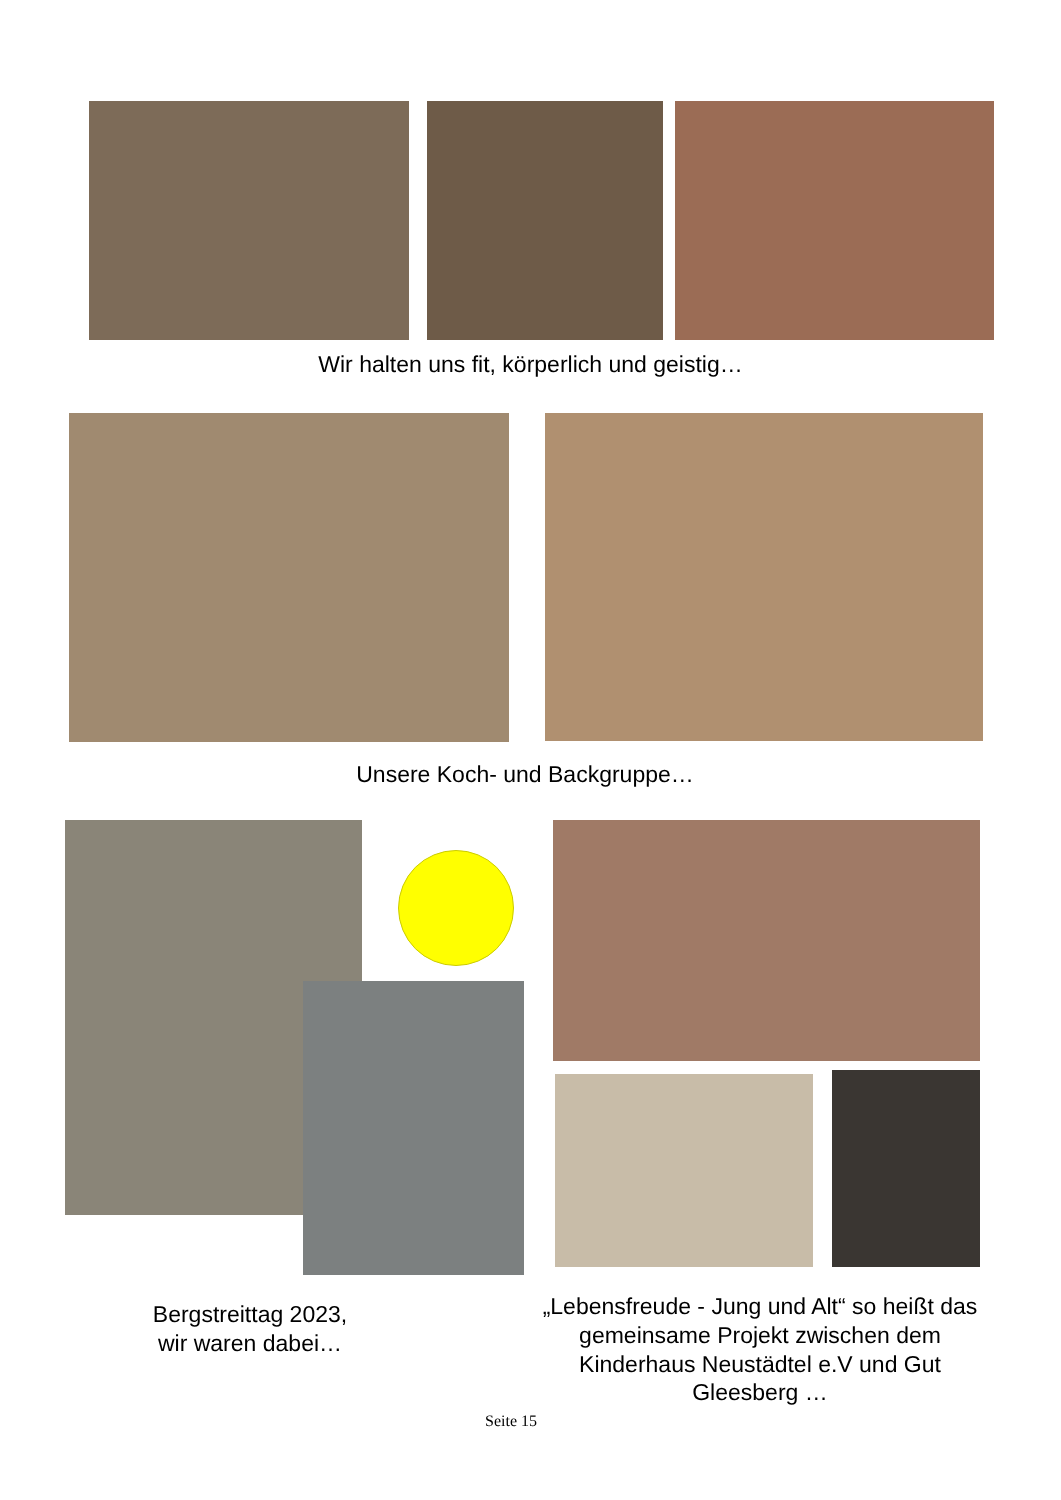Wir halten uns fit, körperlich und geistig…
Unsere Koch- und Backgruppe…
Bergstreittag 2023,
wir waren dabei…
„Lebensfreude - Jung und Alt“ so heißt das gemeinsame Projekt zwischen dem Kinderhaus Neustädtel e.V und Gut Gleesberg …
Seite 15